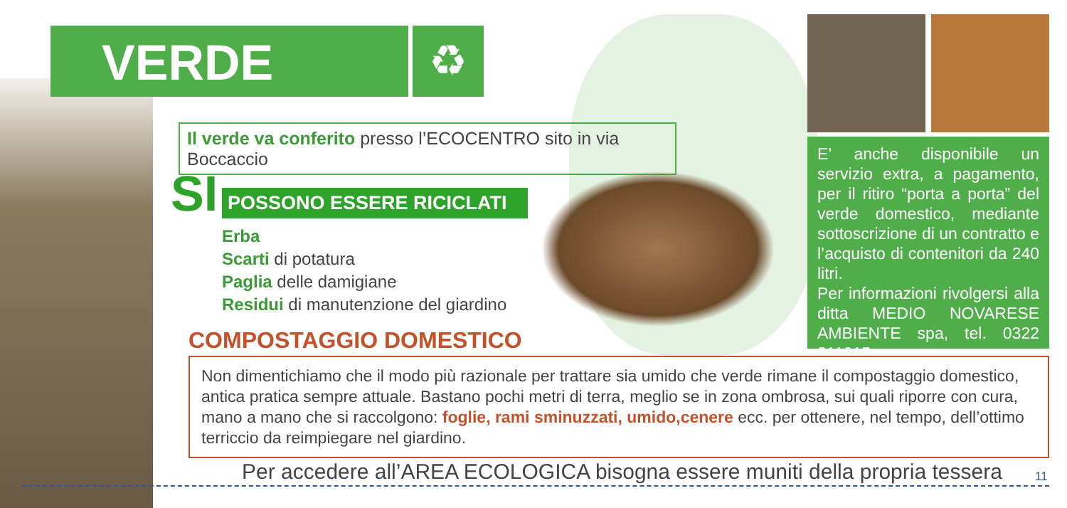VERDE ♻
Il verde va conferito presso l’ECOCENTRO sito in via Boccaccio
SI POSSONO ESSERE RICICLATI
Erba
Scarti di potatura
Paglia delle damigiane
Residui di manutenzione del giardino
E’ anche disponibile un servizio extra, a pagamento, per il ritiro “porta a porta” del verde domestico, mediante sottoscrizione di un contratto e l’acquisto di contenitori da 240 litri.
Per informazioni rivolgersi alla ditta MEDIO NOVARESE AMBIENTE spa, tel. 0322 211015.
COMPOSTAGGIO DOMESTICO
Non dimentichiamo che il modo più razionale per trattare sia umido che verde rimane il compostaggio domestico, antica pratica sempre attuale. Bastano pochi metri di terra, meglio se in zona ombrosa, sui quali riporre con cura, mano a mano che si raccolgono: foglie, rami sminuzzati, umido,cenere ecc. per ottenere, nel tempo, dell’ottimo terriccio da reimpiegare nel giardino.
Per accedere all’AREA ECOLOGICA bisogna essere muniti della propria tessera
11